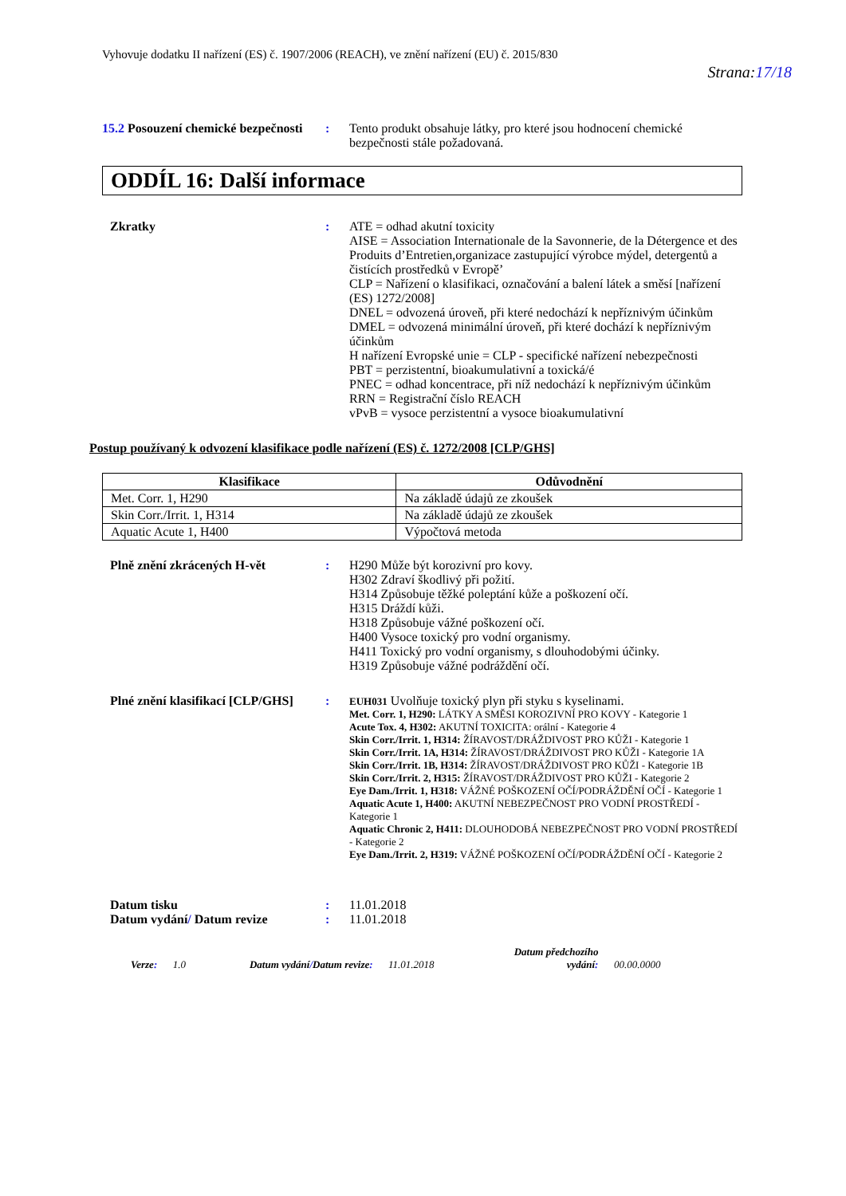Vyhovuje dodatku II nařízení (ES) č. 1907/2006 (REACH), ve znění nařízení (EU) č. 2015/830
Strana:17/18
15.2 Posouzení chemické bezpečnosti
: Tento produkt obsahuje látky, pro které jsou hodnocení chemické bezpečnosti stále požadovaná.
ODDÍL 16: Další informace
Zkratky : ATE = odhad akutní toxicity
AISE = Association Internationale de la Savonnerie, de la Détergence et des Produits d’Entretien,organizace zastupující výrobce mýdel, detergentů a čistících prostředků v Evropě’
CLP = Nařízení o klasifikaci, označování a balení látek a směsí [nařízení (ES) 1272/2008]
DNEL = odvozená úroveň, při které nedochází k nepříznivým účinkům
DMEL = odvozená minimální úroveň, při které dochází k nepříznivým účinkům
H nařízení Evropské unie = CLP - specifické nařízení nebezpečnosti
PBT = perzistentní, bioakumulativní a toxická/é
PNEC = odhad koncentrace, při níž nedochází k nepříznivým účinkům
RRN = Registrační číslo REACH
vPvB = vysoce perzistentní a vysoce bioakumulativní
Postup používaný k odvození klasifikace podle nařízení (ES) č. 1272/2008 [CLP/GHS]
| Klasifikace | Odůvodnění |
| --- | --- |
| Met. Corr. 1, H290 | Na základě údajů ze zkoušek |
| Skin Corr./Irrit. 1, H314 | Na základě údajů ze zkoušek |
| Aquatic Acute 1, H400 | Výpočtová metoda |
Plně znění zkrácených H-vět : H290 Může být korozivní pro kovy.
H302 Zdraví škodlivý při požití.
H314 Způsobuje těžké poleptání kůže a poškození očí.
H315 Dráždí kůži.
H318 Způsobuje vážné poškození očí.
H400 Vysoce toxický pro vodní organismy.
H411 Toxický pro vodní organismy, s dlouhodobými účinky.
H319 Způsobuje vážné podráždění očí.
Plné znění klasifikací [CLP/GHS]
:
EUH031 Uvolňuje toxický plyn při styku s kyselinami.
Met. Corr. 1, H290: LÁTKY A SMĚSI KOROZIVNÍ PRO KOVY - Kategorie 1
Acute Tox. 4, H302: AKUTNÍ TOXICITA: orální - Kategorie 4
Skin Corr./Irrit. 1, H314: ŽÍRAVOST/DRÁŽDIVOST PRO KŮŽI - Kategorie 1
Skin Corr./Irrit. 1A, H314: ŽÍRAVOST/DRÁŽDIVOST PRO KŮŽI - Kategorie 1A
Skin Corr./Irrit. 1B, H314: ŽÍRAVOST/DRÁŽDIVOST PRO KŮŽI - Kategorie 1B
Skin Corr./Irrit. 2, H315: ŽÍRAVOST/DRÁŽDIVOST PRO KŮŽI - Kategorie 2
Eye Dam./Irrit. 1, H318: VÁŽNÉ POŠKOZENÍ OČÍ/PODRÁŽDĚNÍ OČÍ - Kategorie 1
Aquatic Acute 1, H400: AKUTNÍ NEBEZPEČNOST PRO VODNÍ PROSTŘEDÍ - Kategorie 1
Aquatic Chronic 2, H411: DLOUHODOBÁ NEBEZPEČNOST PRO VODNÍ PROSTŘEDÍ - Kategorie 2
Eye Dam./Irrit. 2, H319: VÁŽNÉ POŠKOZENÍ OČÍ/PODRÁŽDĚNÍ OČÍ - Kategorie 2
Datum tisku : 11.01.2018
Datum vydání/ Datum revize : 11.01.2018
Verze: 1.0 Datum vydání/Datum revize: 11.01.2018 Datum předchozího
vydání: 00.00.0000